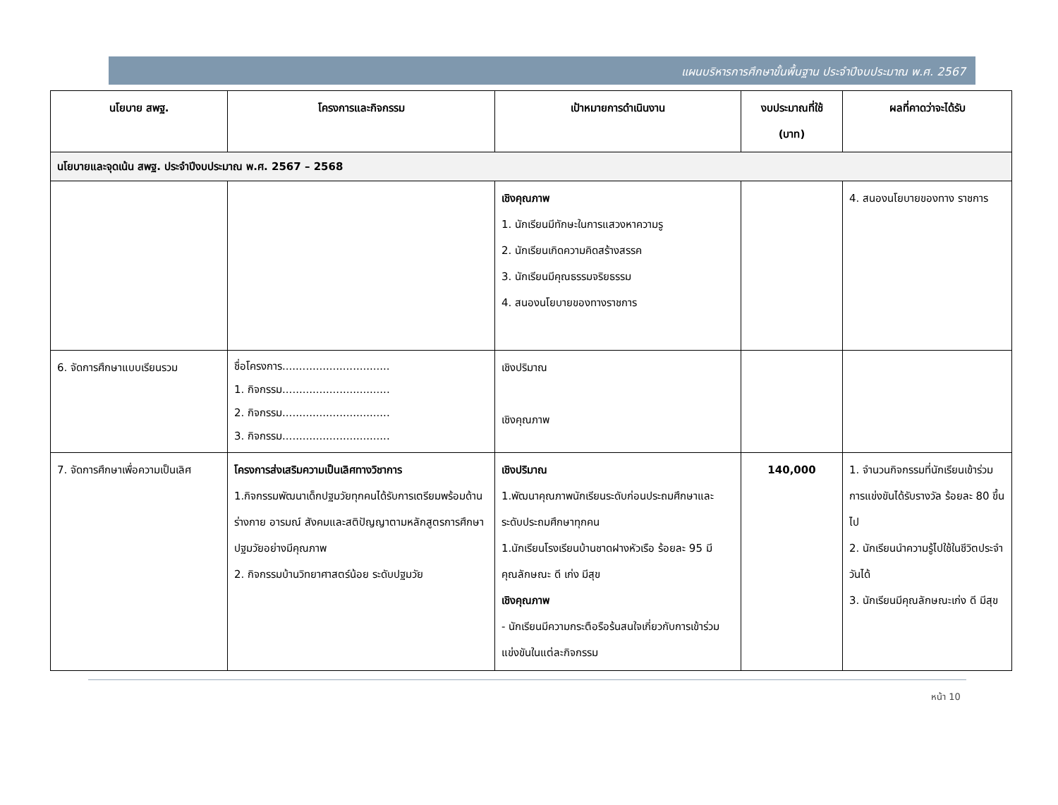แผนบริหารการศึกษาขั้นพื้นฐาน ประจำปีงบประมาณ พ.ศ. 2567
| นโยบาย สพฐ. | โครงการและกิจกรรม | เป้าหมายการดำเนินงาน | งบประมาณที่ใช้ (บาท) | ผลที่คาดว่าจะได้รับ |
| --- | --- | --- | --- | --- |
| นโยบายและจุดเน้น สพฐ. ประจำปีงบประมาณ พ.ศ. 2567 – 2568 | | | | |
| | | เชิงคุณภาพ 1. นักเรียนมีทักษะในการแสวงหาความรู 2. นักเรียนเกิดความคิดสร้างสรรค 3. นักเรียนมีคุณธรรมจริยธรรม 4. สนองนโยบายของทางราชการ | | 4. สนองนโยบายของทาง ราชการ |
| 6. จัดการศึกษาแบบเรียนรวม | ชื่อโครงการ................................ 1. กิจกรรม................................ 2. กิจกรรม................................ 3. กิจกรรม................................ | เชิงปริมาณ เชิงคุณภาพ | | |
| 7. จัดการศึกษาเพื่อความเป็นเลิศ | โครงการส่งเสริมความเป็นเลิศทางวิชาการ 1.กิจกรรมพัฒนาเด็กปฐมวัยทุกคนได้รับการเตรียมพร้อมด้านร่างกาย อารมณ์ สังคมและสติปัญญาตามหลักสูตรการศึกษาปฐมวัยอย่างมีคุณภาพ 2. กิจกรรมบ้านวิทยาศาสตร์น้อย ระดับปฐมวัย | เชิงปริมาณ 1.พัฒนาคุณภาพนักเรียนระดับก่อนประถมศึกษาและระดับประถมศึกษาทุกคน 1.นักเรียนโรงเรียนบ้านชาดฝางหัวเรือ ร้อยละ 95 มีคุณลักษณะ ดี เก่ง มีสุข เชิงคุณภาพ - นักเรียนมีความกระตือรือร้นสนใจเกี่ยวกับการเข้าร่วมแข่งขันในแต่ละกิจกรรม | 140,000 | 1. จำนวนกิจกรรมที่นักเรียนเข้าร่วมการแข่งขันได้รับรางวัล ร้อยละ 80 ขึ้นไป 2. นักเรียนนำความรู้ไปใช้ในชีวิตประจำวันได้ 3. นักเรียนมีคุณลักษณะเก่ง ดี มีสุข |
หน้า 10